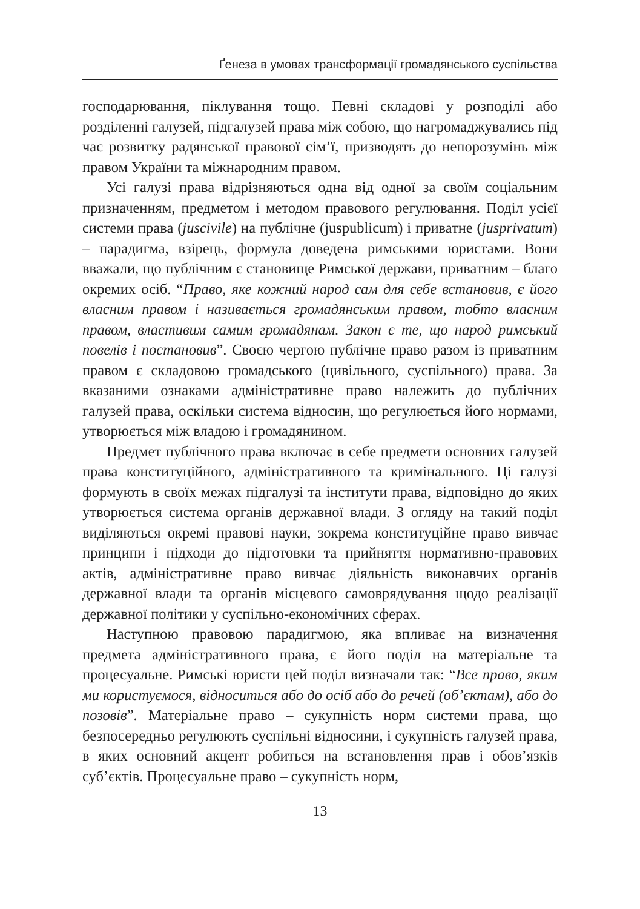Ґенеза в умовах трансформації громадянського суспільства
господарювання, піклування тощо. Певні складові у розподілі або розділенні галузей, підгалузей права між собою, що нагромаджувались під час розвитку радянської правової сім’ї, призводять до непорозумінь між правом України та міжнародним правом.
Усі галузі права відрізняються одна від одної за своїм соціальним призначенням, предметом і методом правового регулювання. Поділ усієї системи права (juscivile) на публічне (juspublicum) і приватне (jusprivatum) – парадигма, взірець, формула доведена римськими юристами. Вони вважали, що публічним є становище Римської держави, приватним – благо окремих осіб. “Право, яке кожний народ сам для себе встановив, є його власним правом і називається громадянським правом, тобто власним правом, властивим самим громадянам. Закон є те, що народ римський повелів і постановив”. Своєю чергою публічне право разом із приватним правом є складовою громадського (цивільного, суспільного) права. За вказаними ознаками адміністративне право належить до публічних галузей права, оскільки система відносин, що регулюється його нормами, утворюється між владою і громадянином.
Предмет публічного права включає в себе предмети основних галузей права конституційного, адміністративного та кримінального. Ці галузі формують в своїх межах підгалузі та інститути права, відповідно до яких утворюється система органів державної влади. З огляду на такий поділ виділяються окремі правові науки, зокрема конституційне право вивчає принципи і підходи до підготовки та прийняття нормативно-правових актів, адміністративне право вивчає діяльність виконавчих органів державної влади та органів місцевого самоврядування щодо реалізації державної політики у суспільно-економічних сферах.
Наступною правовою парадигмою, яка впливає на визначення предмета адміністративного права, є його поділ на матеріальне та процесуальне. Римські юристи цей поділ визначали так: “Все право, яким ми користуємося, відноситься або до осіб або до речей (об’єктам), або до позовів”. Матеріальне право – сукупність норм системи права, що безпосередньо регулюють суспільні відносини, і сукупність галузей права, в яких основний акцент робиться на встановлення прав і обов’язків суб’єктів. Процесуальне право – сукупність норм,
13